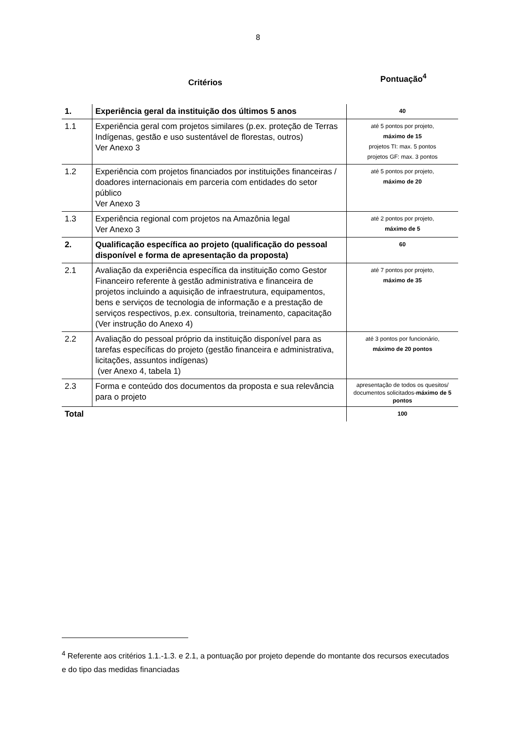8
Critérios
Pontuação<sup>4</sup>
| 1. | Experiência geral da instituição dos últimos 5 anos | 40 |
| 1.1 | Experiência geral com projetos similares (p.ex. proteção de Terras Indígenas, gestão e uso sustentável de florestas, outros) Ver Anexo 3 | até 5 pontos por projeto, máximo de 15 projetos TI: max. 5 pontos projetos GF: max. 3 pontos |
| 1.2 | Experiência com projetos financiados por instituições financeiras / doadores internacionais em parceria com entidades do setor público Ver Anexo 3 | até 5 pontos por projeto, máximo de 20 |
| 1.3 | Experiência regional com projetos na Amazônia legal Ver Anexo 3 | até 2 pontos por projeto, máximo de 5 |
| 2. | Qualificação específica ao projeto (qualificação do pessoal disponível e forma de apresentação da proposta) | 60 |
| 2.1 | Avaliação da experiência específica da instituição como Gestor Financeiro referente à gestão administrativa e financeira de projetos incluindo a aquisição de infraestrutura, equipamentos, bens e serviços de tecnologia de informação e a prestação de serviços respectivos, p.ex. consultoria, treinamento, capacitação (Ver instrução do Anexo 4) | até 7 pontos por projeto, máximo de 35 |
| 2.2 | Avaliação do pessoal próprio da instituição disponível para as tarefas específicas do projeto (gestão financeira e administrativa, licitações, assuntos indígenas) (ver Anexo 4, tabela 1) | até 3 pontos por funcionário, máximo de 20 pontos |
| 2.3 | Forma e conteúdo dos documentos da proposta e sua relevância para o projeto | apresentação de todos os quesitos/ documentos solicitados- máximo de 5 pontos |
| Total | | 100 |
<sup>4</sup> Referente aos critérios 1.1.-1.3. e 2.1, a pontuação por projeto depende do montante dos recursos executados e do tipo das medidas financiadas